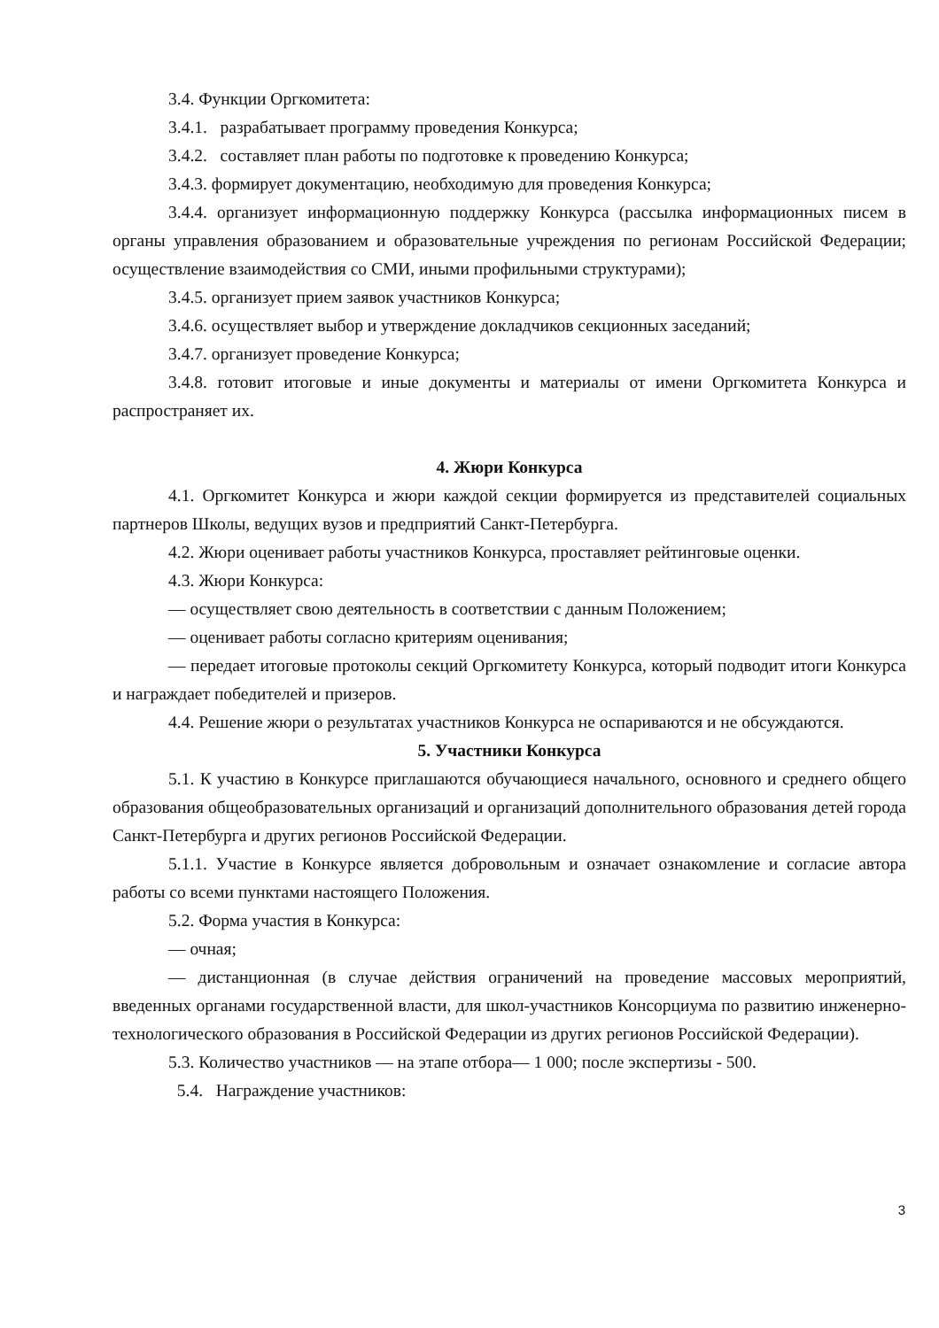3.4. Функции Оргкомитета:
3.4.1. разрабатывает программу проведения Конкурса;
3.4.2. составляет план работы по подготовке к проведению Конкурса;
3.4.3. формирует документацию, необходимую для проведения Конкурса;
3.4.4. организует информационную поддержку Конкурса (рассылка информационных писем в органы управления образованием и образовательные учреждения по регионам Российской Федерации; осуществление взаимодействия со СМИ, иными профильными структурами);
3.4.5. организует прием заявок участников Конкурса;
3.4.6. осуществляет выбор и утверждение докладчиков секционных заседаний;
3.4.7. организует проведение Конкурса;
3.4.8. готовит итоговые и иные документы и материалы от имени Оргкомитета Конкурса и распространяет их.
4. Жюри Конкурса
4.1. Оргкомитет Конкурса и жюри каждой секции формируется из представителей социальных партнеров Школы, ведущих вузов и предприятий Санкт-Петербурга.
4.2. Жюри оценивает работы участников Конкурса, проставляет рейтинговые оценки.
4.3. Жюри Конкурса:
— осуществляет свою деятельность в соответствии с данным Положением;
— оценивает работы согласно критериям оценивания;
— передает итоговые протоколы секций Оргкомитету Конкурса, который подводит итоги Конкурса и награждает победителей и призеров.
4.4. Решение жюри о результатах участников Конкурса не оспариваются и не обсуждаются.
5. Участники Конкурса
5.1. К участию в Конкурсе приглашаются обучающиеся начального, основного и среднего общего образования общеобразовательных организаций и организаций дополнительного образования детей города Санкт-Петербурга и других регионов Российской Федерации.
5.1.1. Участие в Конкурсе является добровольным и означает ознакомление и согласие автора работы со всеми пунктами настоящего Положения.
5.2. Форма участия в Конкурса:
— очная;
— дистанционная (в случае действия ограничений на проведение массовых мероприятий, введенных органами государственной власти, для школ-участников Консорциума по развитию инженерно-технологического образования в Российской Федерации из других регионов Российской Федерации).
5.3. Количество участников — на этапе отбора— 1 000; после экспертизы - 500.
5.4. Награждение участников:
3